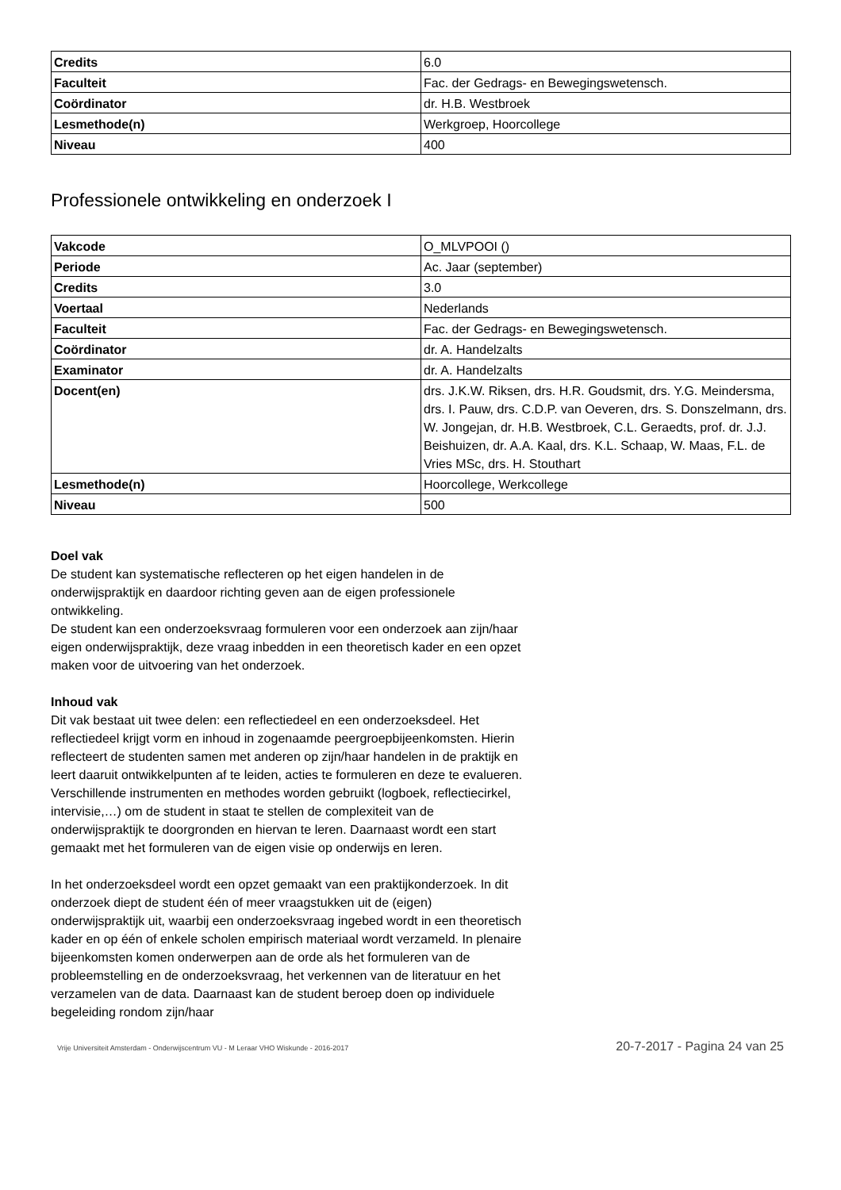| Credits | 6.0 |
| Faculteit | Fac. der Gedrags- en Bewegingswetensch. |
| Coördinator | dr. H.B. Westbroek |
| Lesmethode(n) | Werkgroep, Hoorcollege |
| Niveau | 400 |
Professionele ontwikkeling en onderzoek I
| Vakcode | O_MLVPOOI () |
| Periode | Ac. Jaar (september) |
| Credits | 3.0 |
| Voertaal | Nederlands |
| Faculteit | Fac. der Gedrags- en Bewegingswetensch. |
| Coördinator | dr. A. Handelzalts |
| Examinator | dr. A. Handelzalts |
| Docent(en) | drs. J.K.W. Riksen, drs. H.R. Goudsmit, drs. Y.G. Meindersma, drs. I. Pauw, drs. C.D.P. van Oeveren, drs. S. Donszelmann, drs. W. Jongejan, dr. H.B. Westbroek, C.L. Geraedts, prof. dr. J.J. Beishuizen, dr. A.A. Kaal, drs. K.L. Schaap, W. Maas, F.L. de Vries MSc, drs. H. Stouthart |
| Lesmethode(n) | Hoorcollege, Werkcollege |
| Niveau | 500 |
Doel vak
De student kan systematische reflecteren op het eigen handelen in de onderwijspraktijk en daardoor richting geven aan de eigen professionele ontwikkeling.
De student kan een onderzoeksvraag formuleren voor een onderzoek aan zijn/haar eigen onderwijspraktijk, deze vraag inbedden in een theoretisch kader en een opzet maken voor de uitvoering van het onderzoek.
Inhoud vak
Dit vak bestaat uit twee delen: een reflectiedeel en een onderzoeksdeel. Het reflectiedeel krijgt vorm en inhoud in zogenaamde peergroepbijeenkomsten. Hierin reflecteert de studenten samen met anderen op zijn/haar handelen in de praktijk en leert daaruit ontwikkelpunten af te leiden, acties te formuleren en deze te evalueren. Verschillende instrumenten en methodes worden gebruikt (logboek, reflectiecirkel, intervisie,…) om de student in staat te stellen de complexiteit van de onderwijspraktijk te doorgronden en hiervan te leren. Daarnaast wordt een start gemaakt met het formuleren van de eigen visie op onderwijs en leren.
In het onderzoeksdeel wordt een opzet gemaakt van een praktijkonderzoek. In dit onderzoek diept de student één of meer vraagstukken uit de (eigen) onderwijspraktijk uit, waarbij een onderzoeksvraag ingebed wordt in een theoretisch kader en op één of enkele scholen empirisch materiaal wordt verzameld. In plenaire bijeenkomsten komen onderwerpen aan de orde als het formuleren van de probleemstelling en de onderzoeksvraag, het verkennen van de literatuur en het verzamelen van de data. Daarnaast kan de student beroep doen op individuele begeleiding rondom zijn/haar
Vrije Universiteit Amsterdam - Onderwijscentrum VU - M Leraar VHO Wiskunde - 2016-2017 20-7-2017 - Pagina 24 van 25